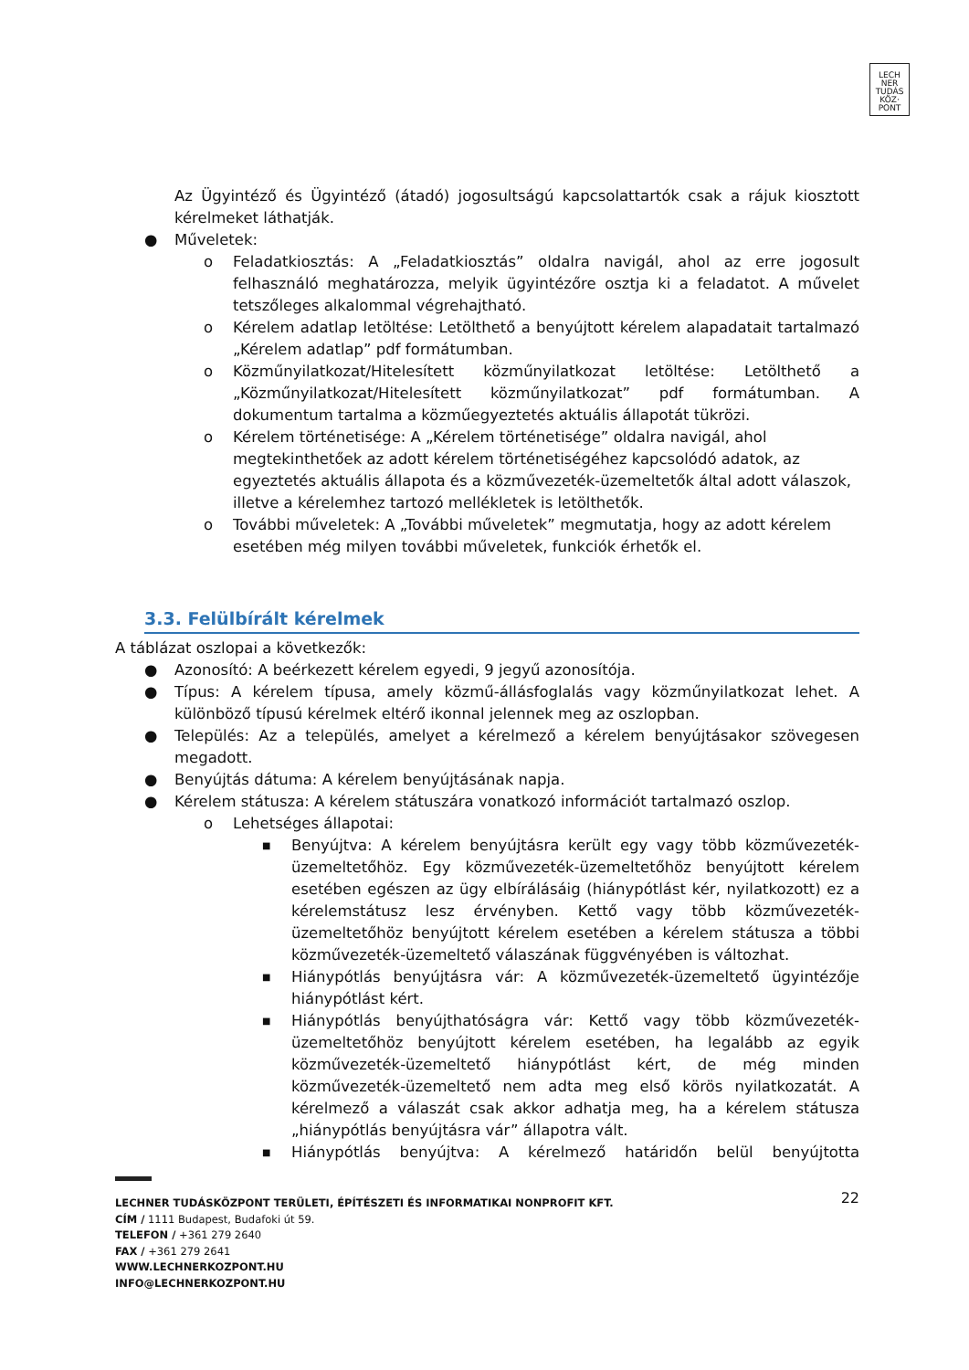LECH
NER
TUDÁS
KÖZ·
PONT
Az Ügyintéző és Ügyintéző (átadó) jogosultságú kapcsolattartók csak a rájuk kiosztott kérelmeket láthatják.
● Műveletek:
o Feladatkiosztás: A „Feladatkiosztás” oldalra navigál, ahol az erre jogosult felhasználó meghatározza, melyik ügyintézőre osztja ki a feladatot. A művelet tetszőleges alkalommal végrehajtható.
o Kérelem adatlap letöltése: Letölthető a benyújtott kérelem alapadatait tartalmazó „Kérelem adatlap” pdf formátumban.
o Közműnyilatkozat/Hitelesített közműnyilatkozat letöltése: Letölthető a „Közműnyilatkozat/Hitelesített közműnyilatkozat” pdf formátumban. A dokumentum tartalma a közműegyeztetés aktuális állapotát tükrözi.
o Kérelem történetisége: A „Kérelem történetisége” oldalra navigál, ahol megtekinthetőek az adott kérelem történetiségéhez kapcsolódó adatok, az egyeztetés aktuális állapota és a közművezeték-üzemeltetők által adott válaszok, illetve a kérelemhez tartozó mellékletek is letölthetők.
o További műveletek: A „További műveletek” megmutatja, hogy az adott kérelem esetében még milyen további műveletek, funkciók érhetők el.
3.3. Felülbírált kérelmek
A táblázat oszlopai a következők:
● Azonosító: A beérkezett kérelem egyedi, 9 jegyű azonosítója.
● Típus: A kérelem típusa, amely közmű-állásfoglalás vagy közműnyilatkozat lehet. A különböző típusú kérelmek eltérő ikonnal jelennek meg az oszlopban.
● Település: Az a település, amelyet a kérelmező a kérelem benyújtásakor szövegesen megadott.
● Benyújtás dátuma: A kérelem benyújtásának napja.
● Kérelem státusza: A kérelem státuszára vonatkozó információt tartalmazó oszlop.
o Lehetséges állapotai:
■ Benyújtva: A kérelem benyújtásra került egy vagy több közművezeték-üzemeltetőhöz. Egy közművezeték-üzemeltetőhöz benyújtott kérelem esetében egészen az ügy elbírálásáig (hiánypótlást kér, nyilatkozott) ez a kérelemstátusz lesz érvényben. Kettő vagy több közművezeték-üzemeltetőhöz benyújtott kérelem esetében a kérelem státusza a többi közművezeték-üzemeltető válaszának függvényében is változhat.
■ Hiánypótlás benyújtásra vár: A közművezeték-üzemeltető ügyintézője hiánypótlást kért.
■ Hiánypótlás benyújthatóságra vár: Kettő vagy több közművezeték-üzemeltetőhöz benyújtott kérelem esetében, ha legalább az egyik közművezeték-üzemeltető hiánypótlást kért, de még minden közművezeték-üzemeltető nem adta meg első körös nyilatkozatát. A kérelmező a válaszát csak akkor adhatja meg, ha a kérelem státusza „hiánypótlás benyújtásra vár” állapotra vált.
■ Hiánypótlás benyújtva: A kérelmező határidőn belül benyújtotta
LECHNER TUDÁSKÖZPONT TERÜLETI, ÉPÍTÉSZETI ÉS INFORMATIKAI NONPROFIT KFT. 22
CÍM / 1111 Budapest, Budafoki út 59.
TELEFON / +361 279 2640
FAX / +361 279 2641
WWW.LECHNERKOZPONT.HU
INFO@LECHNERKOZPONT.HU